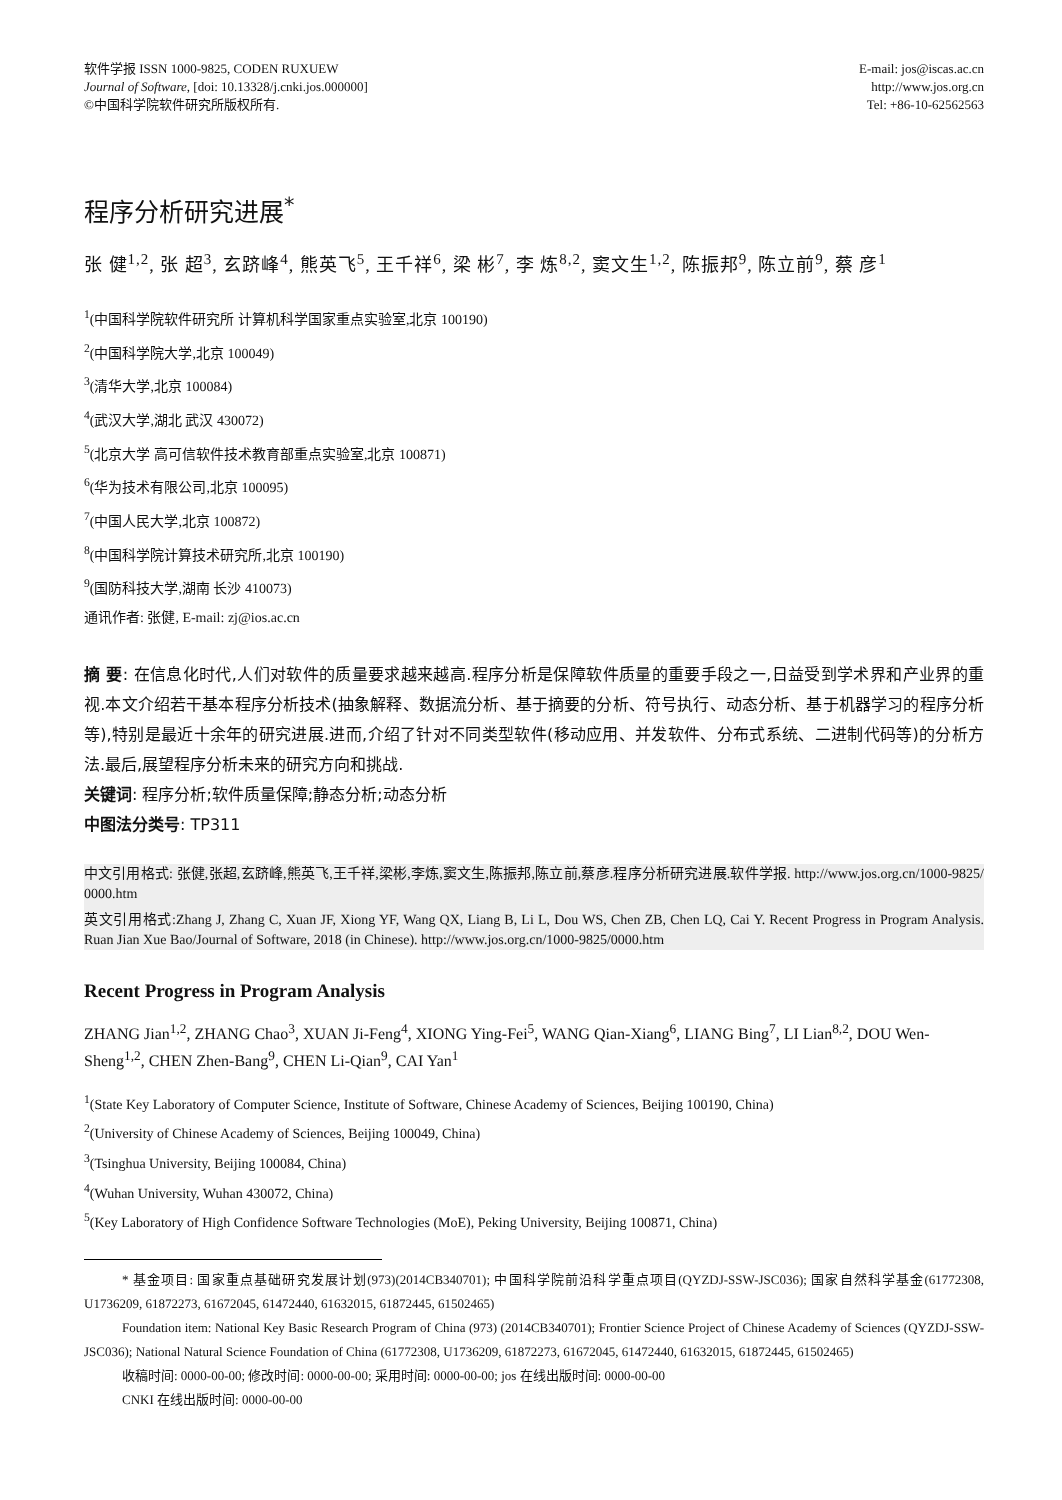软件学报 ISSN 1000-9825, CODEN RUXUEW
Journal of Software, [doi: 10.13328/j.cnki.jos.000000]
©中国科学院软件研究所版权所有.
E-mail: jos@iscas.ac.cn
http://www.jos.org.cn
Tel: +86-10-62562563
程序分析研究进展<sup>*</sup>
张 健<sup>1,2</sup>, 张 超<sup>3</sup>, 玄跻峰<sup>4</sup>, 熊英飞<sup>5</sup>, 王千祥<sup>6</sup>, 梁 彬<sup>7</sup>, 李 炼<sup>8,2</sup>, 窦文生<sup>1,2</sup>, 陈振邦<sup>9</sup>, 陈立前<sup>9</sup>, 蔡 彦<sup>1</sup>
<sup>1</sup> (中国科学院软件研究所 计算机科学国家重点实验室,北京 100190)
<sup>2</sup> (中国科学院大学,北京 100049)
<sup>3</sup> (清华大学,北京 100084)
<sup>4</sup> (武汉大学,湖北 武汉 430072)
<sup>5</sup> (北京大学 高可信软件技术教育部重点实验室,北京 100871)
<sup>6</sup> (华为技术有限公司,北京 100095)
<sup>7</sup> (中国人民大学,北京 100872)
<sup>8</sup> (中国科学院计算技术研究所,北京 100190)
<sup>9</sup> (国防科技大学,湖南 长沙 410073)
通讯作者: 张健, E-mail: zj@ios.ac.cn
摘 要: 在信息化时代,人们对软件的质量要求越来越高.程序分析是保障软件质量的重要手段之一,日益受到学术界和产业界的重视.本文介绍若干基本程序分析技术(抽象解释、数据流分析、基于摘要的分析、符号执行、动态分析、基于机器学习的程序分析等),特别是最近十余年的研究进展.进而,介绍了针对不同类型软件(移动应用、并发软件、分布式系统、二进制代码等)的分析方法.最后,展望程序分析未来的研究方向和挑战.
关键词: 程序分析;软件质量保障;静态分析;动态分析
中图法分类号: TP311
中文引用格式: 张健,张超,玄跻峰,熊英飞,王千祥,梁彬,李炼,窦文生,陈振邦,陈立前,蔡彦.程序分析研究进展.软件学报. http://www.jos.org.cn/1000-9825/ 0000.htm
英文引用格式:Zhang J, Zhang C, Xuan JF, Xiong YF, Wang QX, Liang B, Li L, Dou WS, Chen ZB, Chen LQ, Cai Y. Recent Progress in Program Analysis. Ruan Jian Xue Bao/Journal of Software, 2018 (in Chinese). http://www.jos.org.cn/1000-9825/0000.htm
Recent Progress in Program Analysis
ZHANG Jian<sup>1,2</sup>, ZHANG Chao<sup>3</sup>, XUAN Ji-Feng<sup>4</sup>, XIONG Ying-Fei<sup>5</sup>, WANG Qian-Xiang<sup>6</sup>, LIANG Bing<sup>7</sup>, LI Lian<sup>8,2</sup>, DOU Wen-Sheng<sup>1,2</sup>, CHEN Zhen-Bang<sup>9</sup>, CHEN Li-Qian<sup>9</sup>, CAI Yan<sup>1</sup>
<sup>1</sup> (State Key Laboratory of Computer Science, Institute of Software, Chinese Academy of Sciences, Beijing 100190, China)
<sup>2</sup> (University of Chinese Academy of Sciences, Beijing 100049, China)
<sup>3</sup> (Tsinghua University, Beijing 100084, China)
<sup>4</sup> (Wuhan University, Wuhan 430072, China)
<sup>5</sup> (Key Laboratory of High Confidence Software Technologies (MoE), Peking University, Beijing 100871, China)
* 基金项目: 国家重点基础研究发展计划(973)(2014CB340701); 中国科学院前沿科学重点项目(QYZDJ-SSW-JSC036); 国家自然科学基金(61772308, U1736209, 61872273, 61672045, 61472440, 61632015, 61872445, 61502465)
Foundation item: National Key Basic Research Program of China (973) (2014CB340701); Frontier Science Project of Chinese Academy of Sciences (QYZDJ-SSW-JSC036); National Natural Science Foundation of China (61772308, U1736209, 61872273, 61672045, 61472440, 61632015, 61872445, 61502465)
收稿时间: 0000-00-00; 修改时间: 0000-00-00; 采用时间: 0000-00-00; jos 在线出版时间: 0000-00-00
CNKI 在线出版时间: 0000-00-00